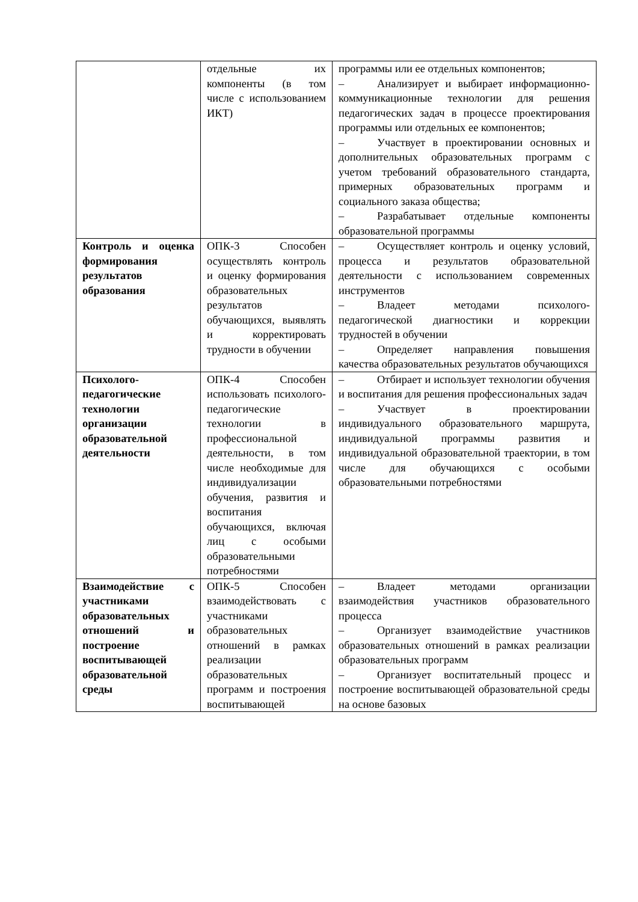| | отдельные их компоненты (в том числе с использованием ИКТ) | программы или ее отдельных компонентов; – Анализирует и выбирает информационно-коммуникационные технологии для решения педагогических задач в процессе проектирования программы или отдельных ее компонентов; – Участвует в проектировании основных и дополнительных образовательных программ с учетом требований образовательного стандарта, примерных образовательных программ и социального заказа общества; – Разрабатывает отдельные компоненты образовательной программы |
| Контроль и оценка формирования результатов образования | ОПК-3 Способен осуществлять контроль и оценку формирования образовательных результатов обучающихся, выявлять и корректировать трудности в обучении | – Осуществляет контроль и оценку условий, процесса и результатов образовательной деятельности с использованием современных инструментов – Владеет методами психолого-педагогической диагностики и коррекции трудностей в обучении – Определяет направления повышения качества образовательных результатов обучающихся |
| Психолого-педагогические технологии организации образовательной деятельности | ОПК-4 Способен использовать психолого-педагогические технологии в профессиональной деятельности, в том числе необходимые для индивидуализации обучения, развития и воспитания обучающихся, включая лиц с особыми образовательными потребностями | – Отбирает и использует технологии обучения и воспитания для решения профессиональных задач – Участвует в проектировании индивидуального образовательного маршрута, индивидуальной программы развития и индивидуальной образовательной траектории, в том числе для обучающихся с особыми образовательными потребностями |
| Взаимодействие с участниками образовательных отношений и построение воспитывающей образовательной среды | ОПК-5 Способен взаимодействовать с участниками образовательных отношений в рамках реализации образовательных программ и построения воспитывающей | – Владеет методами организации взаимодействия участников образовательного процесса – Организует взаимодействие участников образовательных отношений в рамках реализации образовательных программ – Организует воспитательный процесс и построение воспитывающей образовательной среды на основе базовых |